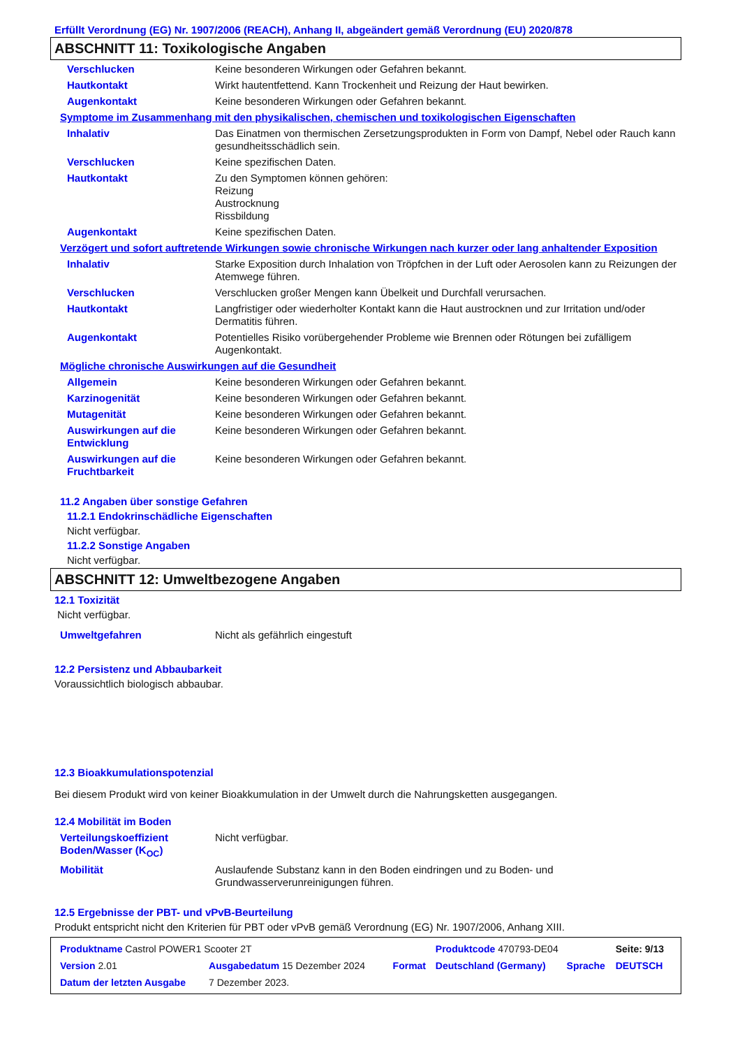Erfüllt Verordnung (EG) Nr. 1907/2006 (REACH), Anhang II, abgeändert gemäß Verordnung (EU) 2020/878
ABSCHNITT 11: Toxikologische Angaben
| Verschlucken | Keine besonderen Wirkungen oder Gefahren bekannt. |
| Hautkontakt | Wirkt hautentfettend. Kann Trockenheit und Reizung der Haut bewirken. |
| Augenkontakt | Keine besonderen Wirkungen oder Gefahren bekannt. |
Symptome im Zusammenhang mit den physikalischen, chemischen und toxikologischen Eigenschaften
| Inhalativ | Das Einatmen von thermischen Zersetzungsprodukten in Form von Dampf, Nebel oder Rauch kann gesundheitsschädlich sein. |
| Verschlucken | Keine spezifischen Daten. |
| Hautkontakt | Zu den Symptomen können gehören: Reizung Austrocknung Rissbildung |
| Augenkontakt | Keine spezifischen Daten. |
Verzögert und sofort auftretende Wirkungen sowie chronische Wirkungen nach kurzer oder lang anhaltender Exposition
| Inhalativ | Starke Exposition durch Inhalation von Tröpfchen in der Luft oder Aerosolen kann zu Reizungen der Atemwege führen. |
| Verschlucken | Verschlucken großer Mengen kann Übelkeit und Durchfall verursachen. |
| Hautkontakt | Langfristiger oder wiederholter Kontakt kann die Haut austrocknen und zur Irritation und/oder Dermatitis führen. |
| Augenkontakt | Potentielles Risiko vorübergehender Probleme wie Brennen oder Rötungen bei zufälligem Augenkontakt. |
Mögliche chronische Auswirkungen auf die Gesundheit
| Allgemein | Keine besonderen Wirkungen oder Gefahren bekannt. |
| Karzinogenität | Keine besonderen Wirkungen oder Gefahren bekannt. |
| Mutagenität | Keine besonderen Wirkungen oder Gefahren bekannt. |
| Auswirkungen auf die Entwicklung | Keine besonderen Wirkungen oder Gefahren bekannt. |
| Auswirkungen auf die Fruchtbarkeit | Keine besonderen Wirkungen oder Gefahren bekannt. |
11.2 Angaben über sonstige Gefahren
11.2.1 Endokrinschädliche Eigenschaften
Nicht verfügbar.
11.2.2 Sonstige Angaben
Nicht verfügbar.
ABSCHNITT 12: Umweltbezogene Angaben
12.1 Toxizität
Nicht verfügbar.
| Umweltgefahren | Nicht als gefährlich eingestuft |
12.2 Persistenz und Abbaubarkeit
Voraussichtlich biologisch abbaubar.
12.3 Bioakkumulationspotenzial
Bei diesem Produkt wird von keiner Bioakkumulation in der Umwelt durch die Nahrungsketten ausgegangen.
12.4 Mobilität im Boden
| Verteilungskoeffizient Boden/Wasser (K<sub>OC</sub>) | Nicht verfügbar. |
| Mobilität | Auslaufende Substanz kann in den Boden eindringen und zu Boden- und Grundwasserverunreinigungen führen. |
12.5 Ergebnisse der PBT- und vPvB-Beurteilung
Produkt entspricht nicht den Kriterien für PBT oder vPvB gemäß Verordnung (EG) Nr. 1907/2006, Anhang XIII.
| Produktname Castrol POWER1 Scooter 2T | | | Produktcode 470793-DE04 | | Seite: 9/13 |
| Version 2.01 | Ausgabedatum 15 Dezember 2024 | Format | Deutschland (Germany) | Sprache | DEUTSCH |
| Datum der letzten Ausgabe | 7 Dezember 2023. | | | | |